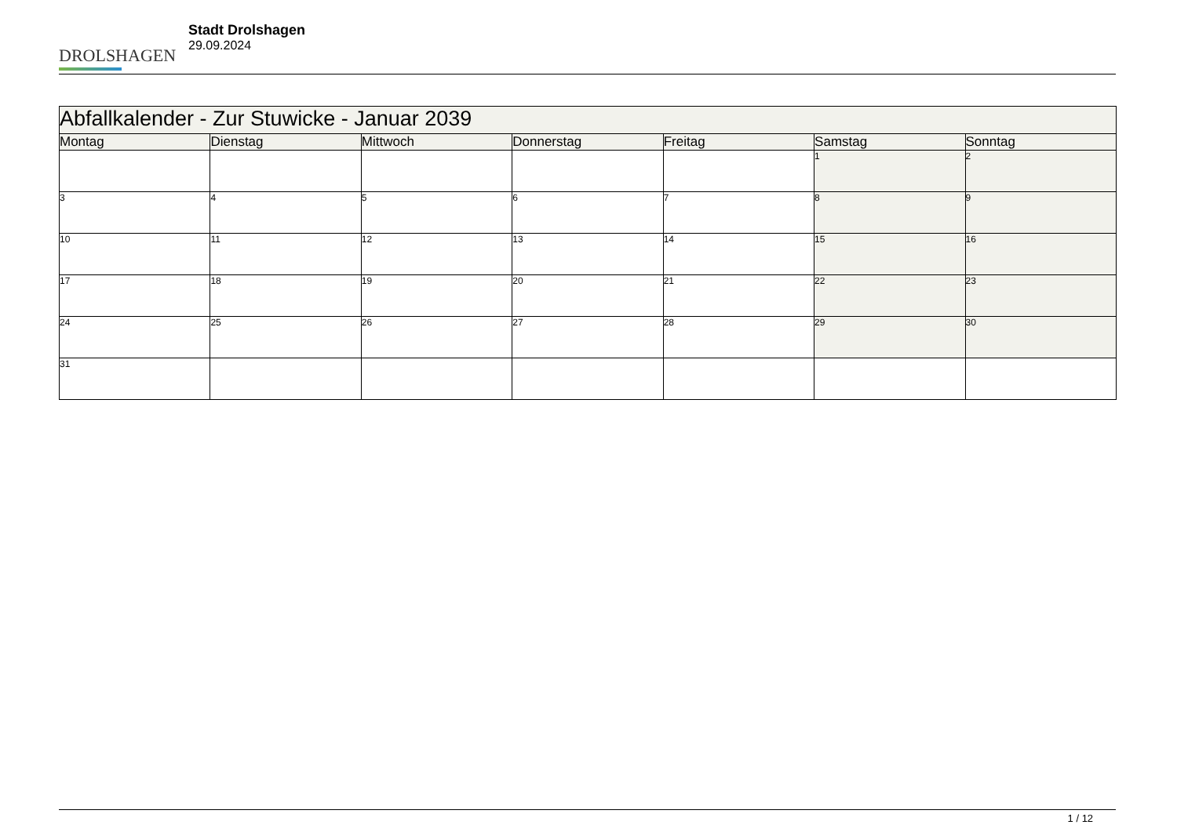DROLSHAGEN
Stadt Drolshagen
29.09.2024
| Abfallkalender - Zur Stuwicke - Januar 2039 | | | | | | |
| --- | --- | --- | --- | --- | --- | --- |
| Montag | Dienstag | Mittwoch | Donnerstag | Freitag | Samstag | Sonntag |
| | | | | | 1 | 2 |
| 3 | 4 | 5 | 6 | 7 | 8 | 9 |
| 10 | 11 | 12 | 13 | 14 | 15 | 16 |
| 17 | 18 | 19 | 20 | 21 | 22 | 23 |
| 24 | 25 | 26 | 27 | 28 | 29 | 30 |
| 31 | | | | | | |
1 / 12